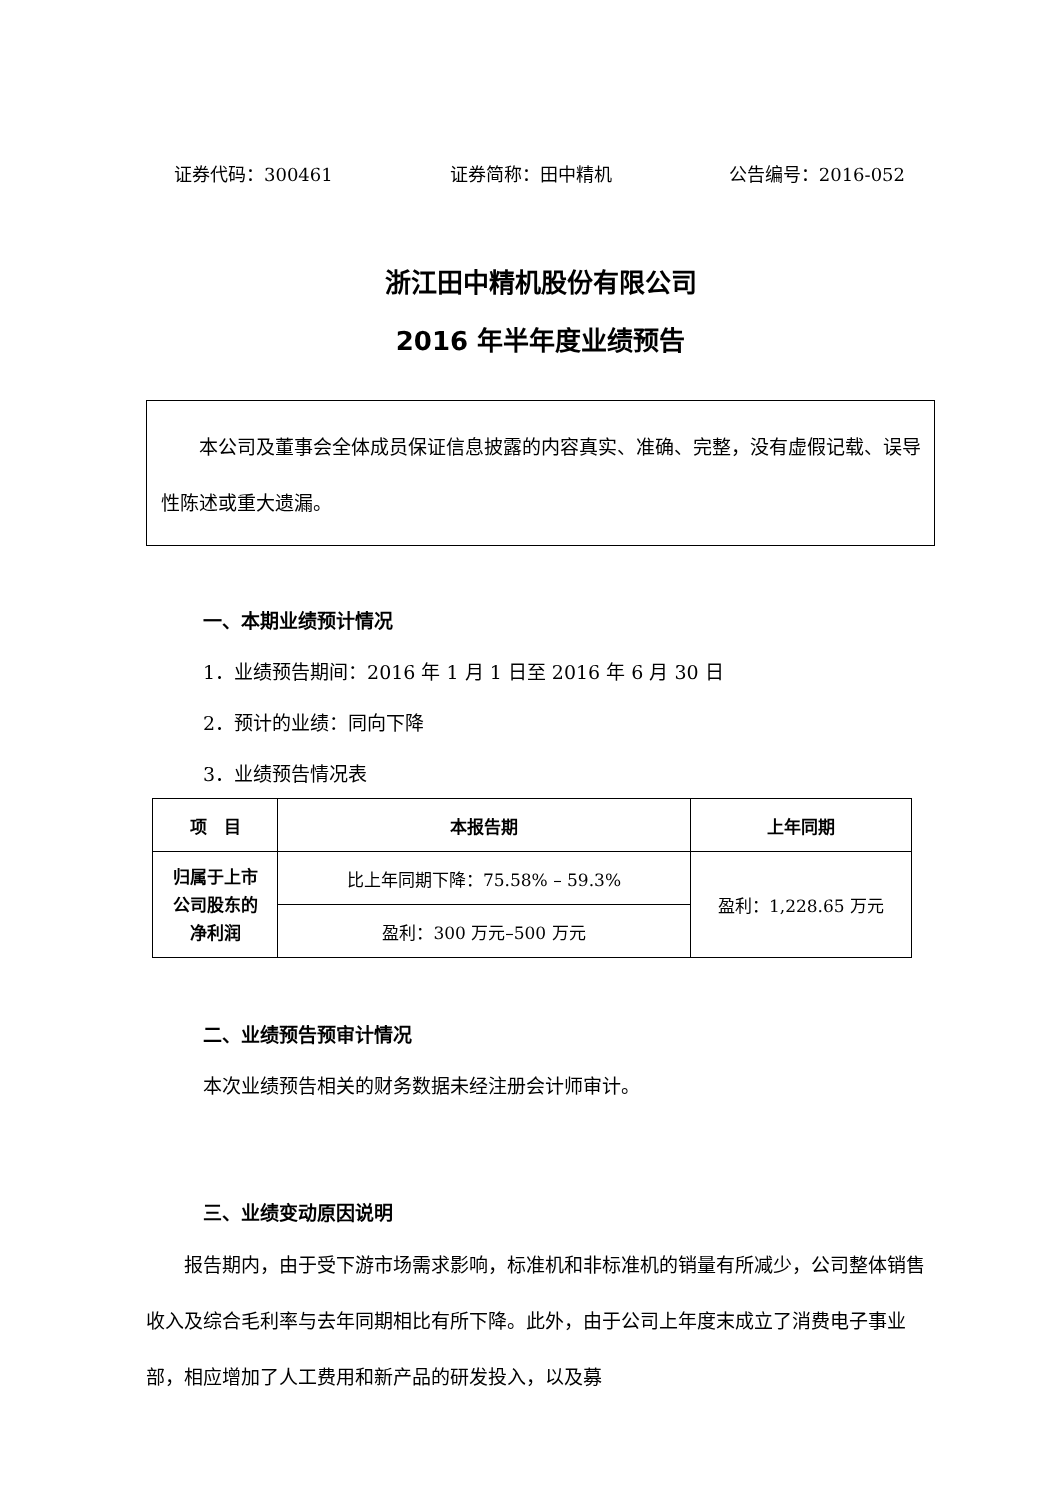证券代码：300461 证券简称：田中精机 公告编号：2016-052
浙江田中精机股份有限公司
2016 年半年度业绩预告
本公司及董事会全体成员保证信息披露的内容真实、准确、完整，没有虚假记载、误导性陈述或重大遗漏。
一、本期业绩预计情况
1．业绩预告期间：2016 年 1 月 1 日至 2016 年 6 月 30 日
2．预计的业绩：同向下降
3．业绩预告情况表
| 项 目 | 本报告期 | 上年同期 |
| --- | --- | --- |
| 归属于上市 公司股东的 净利润 | 比上年同期下降：75.58% – 59.3% | 盈利：1,228.65 万元 |
| | 盈利：300 万元–500 万元 | |
二、业绩预告预审计情况
本次业绩预告相关的财务数据未经注册会计师审计。
三、业绩变动原因说明
报告期内，由于受下游市场需求影响，标准机和非标准机的销量有所减少，公司整体销售收入及综合毛利率与去年同期相比有所下降。此外，由于公司上年度末成立了消费电子事业部，相应增加了人工费用和新产品的研发投入，以及募